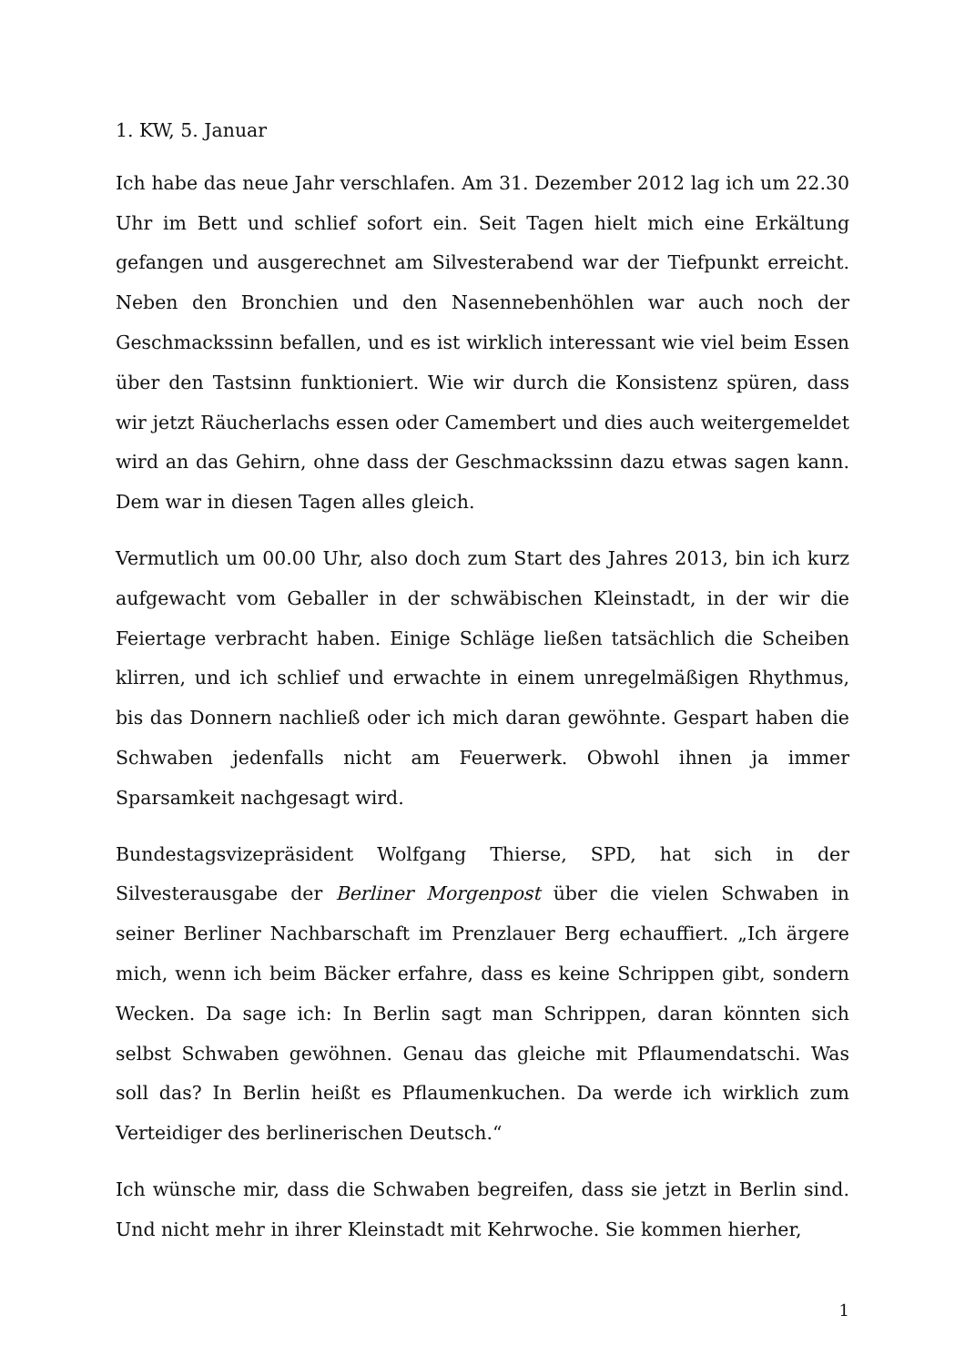1. KW, 5. Januar
Ich habe das neue Jahr verschlafen. Am 31. Dezember 2012 lag ich um 22.30 Uhr im Bett und schlief sofort ein. Seit Tagen hielt mich eine Erkältung gefangen und ausgerechnet am Silvesterabend war der Tiefpunkt erreicht. Neben den Bronchien und den Nasennebenhöhlen war auch noch der Geschmackssinn befallen, und es ist wirklich interessant wie viel beim Essen über den Tastsinn funktioniert. Wie wir durch die Konsistenz spüren, dass wir jetzt Räucherlachs essen oder Camembert und dies auch weitergemeldet wird an das Gehirn, ohne dass der Geschmackssinn dazu etwas sagen kann. Dem war in diesen Tagen alles gleich.
Vermutlich um 00.00 Uhr, also doch zum Start des Jahres 2013, bin ich kurz aufgewacht vom Geballer in der schwäbischen Kleinstadt, in der wir die Feiertage verbracht haben. Einige Schläge ließen tatsächlich die Scheiben klirren, und ich schlief und erwachte in einem unregelmäßigen Rhythmus, bis das Donnern nachließ oder ich mich daran gewöhnte. Gespart haben die Schwaben jedenfalls nicht am Feuerwerk. Obwohl ihnen ja immer Sparsamkeit nachgesagt wird.
Bundestagsvizepräsident Wolfgang Thierse, SPD, hat sich in der Silvesterausgabe der Berliner Morgenpost über die vielen Schwaben in seiner Berliner Nachbarschaft im Prenzlauer Berg echauffiert. „Ich ärgere mich, wenn ich beim Bäcker erfahre, dass es keine Schrippen gibt, sondern Wecken. Da sage ich: In Berlin sagt man Schrippen, daran könnten sich selbst Schwaben gewöhnen. Genau das gleiche mit Pflaumendatschi. Was soll das? In Berlin heißt es Pflaumenkuchen. Da werde ich wirklich zum Verteidiger des berlinerischen Deutsch.“
Ich wünsche mir, dass die Schwaben begreifen, dass sie jetzt in Berlin sind. Und nicht mehr in ihrer Kleinstadt mit Kehrwoche. Sie kommen hierher,
1